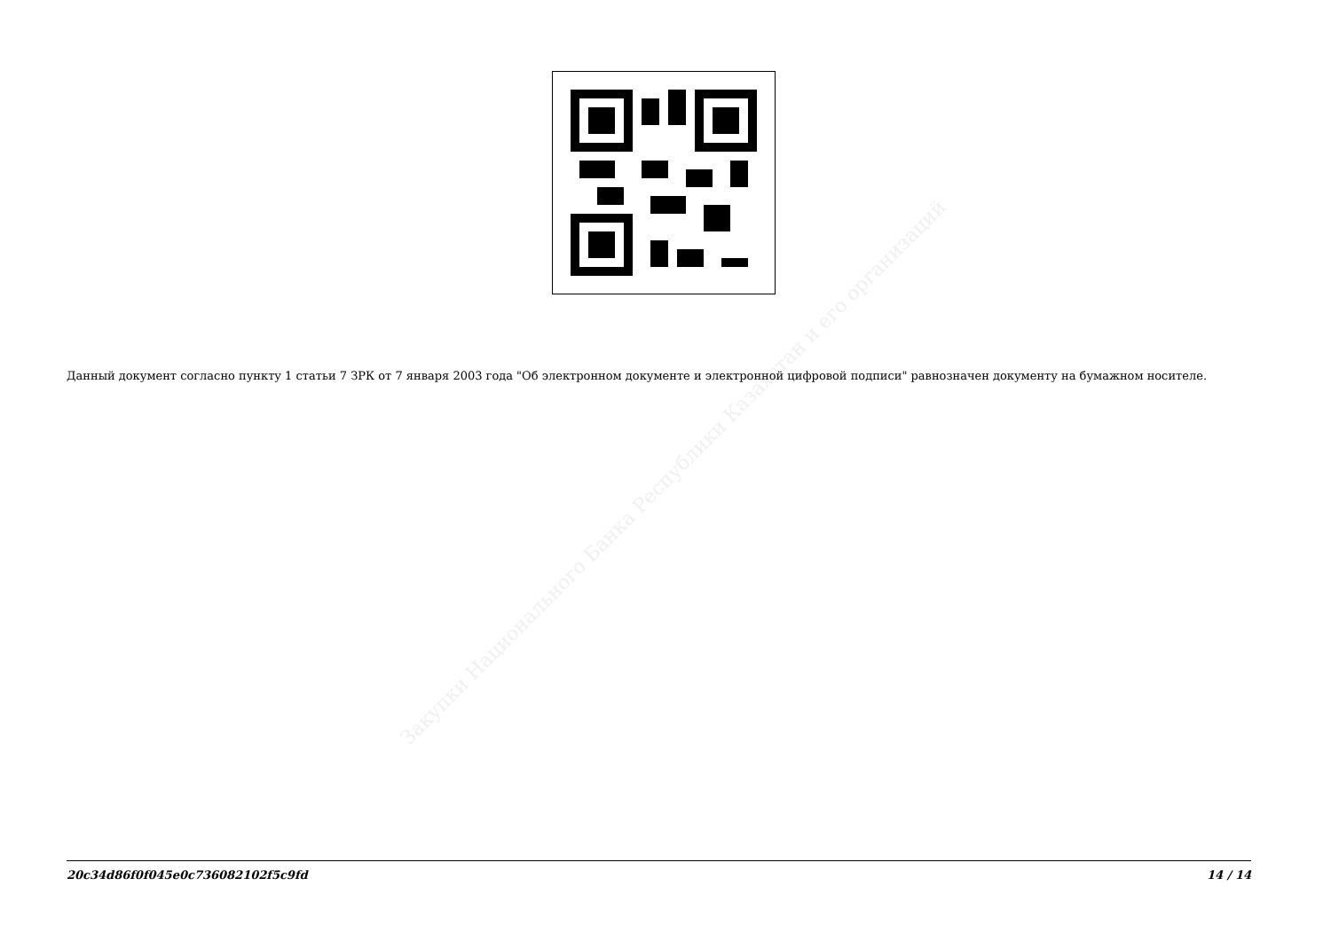Закупки Национального Банка Республики Казахстан и его организаций
Данный документ согласно пункту 1 статьи 7 ЗРК от 7 января 2003 года "Об электронном документе и электронной цифровой подписи" равнозначен документу на бумажном носителе.
20c34d86f0f045e0c736082102f5c9fd 14 / 14